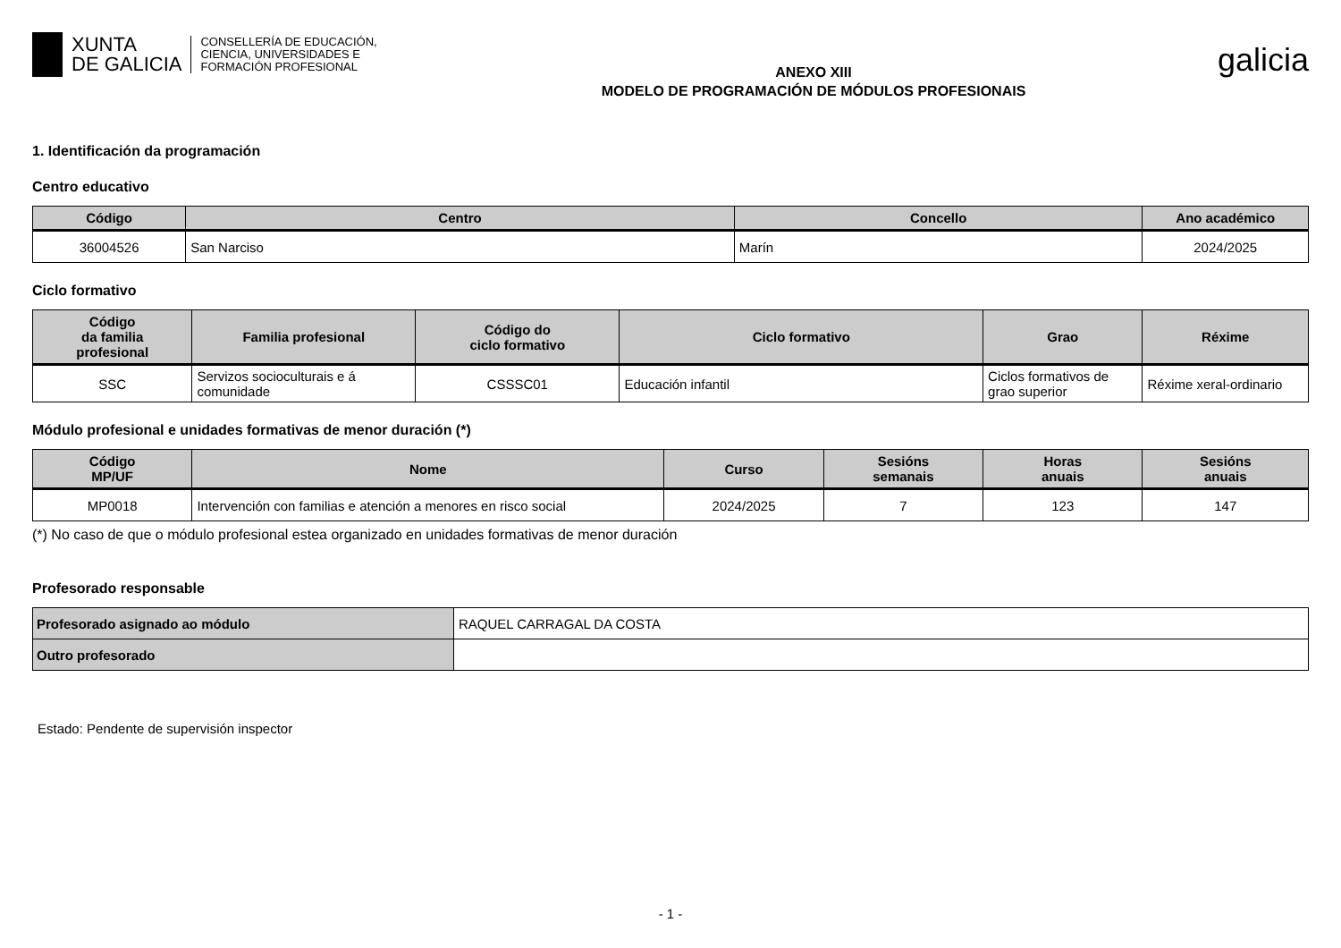XUNTA
DE GALICIA
CONSELLERÍA DE EDUCACIÓN,
CIENCIA, UNIVERSIDADES E
FORMACIÓN PROFESIONAL
ANEXO XIII
MODELO DE PROGRAMACIÓN DE MÓDULOS PROFESIONAIS
galicia
1. Identificación da programación
Centro educativo
| Código | Centro | Concello | Ano académico |
| --- | --- | --- | --- |
| 36004526 | San Narciso | Marín | 2024/2025 |
Ciclo formativo
| Código da familia profesional | Familia profesional | Código do ciclo formativo | Ciclo formativo | Grao | Réxime |
| --- | --- | --- | --- | --- | --- |
| SSC | Servizos socioculturais e á comunidade | CSSSC01 | Educación infantil | Ciclos formativos de grao superior | Réxime xeral-ordinario |
Módulo profesional e unidades formativas de menor duración (*)
| Código MP/UF | Nome | Curso | Sesións semanais | Horas anuais | Sesións anuais |
| --- | --- | --- | --- | --- | --- |
| MP0018 | Intervención con familias e atención a menores en risco social | 2024/2025 | 7 | 123 | 147 |
(*) No caso de que o módulo profesional estea organizado en unidades formativas de menor duración
Profesorado responsable
| Profesorado asignado ao módulo | RAQUEL CARRAGAL DA COSTA |
| Outro profesorado | |
Estado: Pendente de supervisión inspector
- 1 -